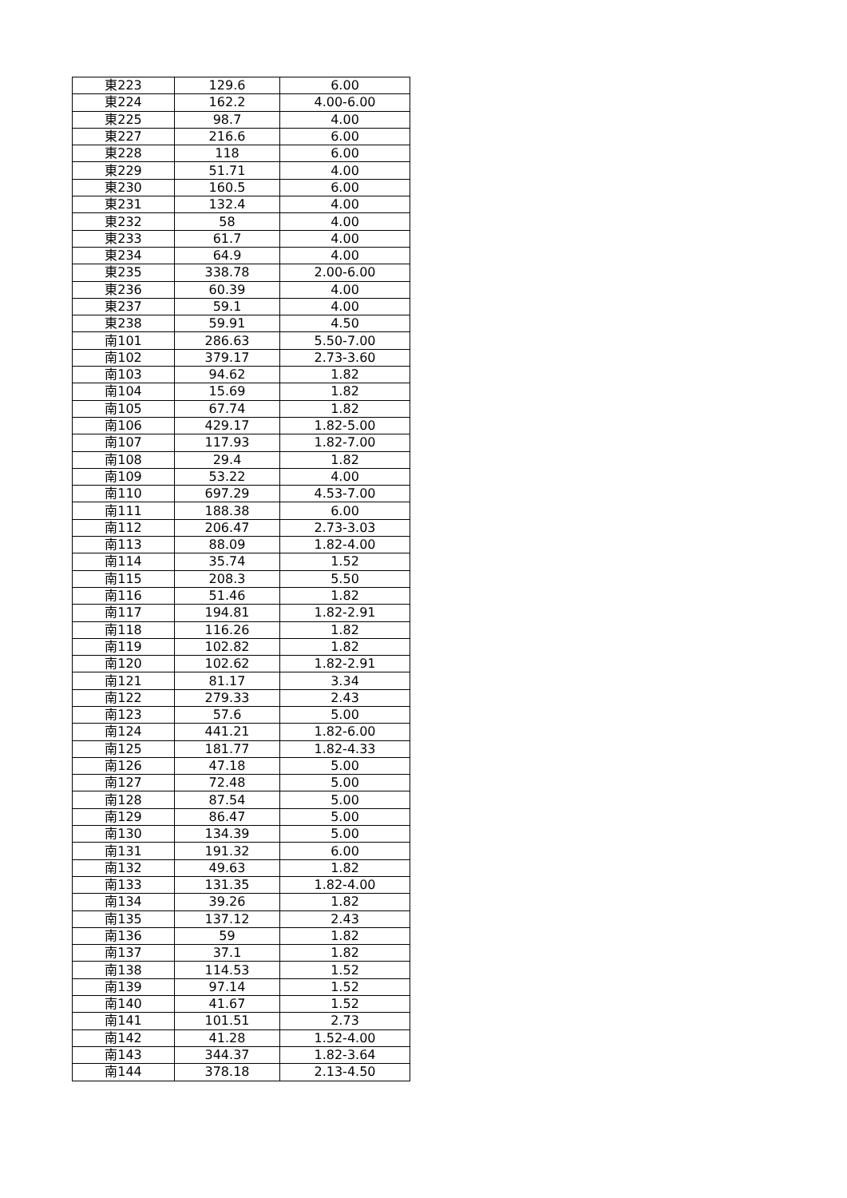| 東223 | 129.6 | 6.00 |
| 東224 | 162.2 | 4.00-6.00 |
| 東225 | 98.7 | 4.00 |
| 東227 | 216.6 | 6.00 |
| 東228 | 118 | 6.00 |
| 東229 | 51.71 | 4.00 |
| 東230 | 160.5 | 6.00 |
| 東231 | 132.4 | 4.00 |
| 東232 | 58 | 4.00 |
| 東233 | 61.7 | 4.00 |
| 東234 | 64.9 | 4.00 |
| 東235 | 338.78 | 2.00-6.00 |
| 東236 | 60.39 | 4.00 |
| 東237 | 59.1 | 4.00 |
| 東238 | 59.91 | 4.50 |
| 南101 | 286.63 | 5.50-7.00 |
| 南102 | 379.17 | 2.73-3.60 |
| 南103 | 94.62 | 1.82 |
| 南104 | 15.69 | 1.82 |
| 南105 | 67.74 | 1.82 |
| 南106 | 429.17 | 1.82-5.00 |
| 南107 | 117.93 | 1.82-7.00 |
| 南108 | 29.4 | 1.82 |
| 南109 | 53.22 | 4.00 |
| 南110 | 697.29 | 4.53-7.00 |
| 南111 | 188.38 | 6.00 |
| 南112 | 206.47 | 2.73-3.03 |
| 南113 | 88.09 | 1.82-4.00 |
| 南114 | 35.74 | 1.52 |
| 南115 | 208.3 | 5.50 |
| 南116 | 51.46 | 1.82 |
| 南117 | 194.81 | 1.82-2.91 |
| 南118 | 116.26 | 1.82 |
| 南119 | 102.82 | 1.82 |
| 南120 | 102.62 | 1.82-2.91 |
| 南121 | 81.17 | 3.34 |
| 南122 | 279.33 | 2.43 |
| 南123 | 57.6 | 5.00 |
| 南124 | 441.21 | 1.82-6.00 |
| 南125 | 181.77 | 1.82-4.33 |
| 南126 | 47.18 | 5.00 |
| 南127 | 72.48 | 5.00 |
| 南128 | 87.54 | 5.00 |
| 南129 | 86.47 | 5.00 |
| 南130 | 134.39 | 5.00 |
| 南131 | 191.32 | 6.00 |
| 南132 | 49.63 | 1.82 |
| 南133 | 131.35 | 1.82-4.00 |
| 南134 | 39.26 | 1.82 |
| 南135 | 137.12 | 2.43 |
| 南136 | 59 | 1.82 |
| 南137 | 37.1 | 1.82 |
| 南138 | 114.53 | 1.52 |
| 南139 | 97.14 | 1.52 |
| 南140 | 41.67 | 1.52 |
| 南141 | 101.51 | 2.73 |
| 南142 | 41.28 | 1.52-4.00 |
| 南143 | 344.37 | 1.82-3.64 |
| 南144 | 378.18 | 2.13-4.50 |